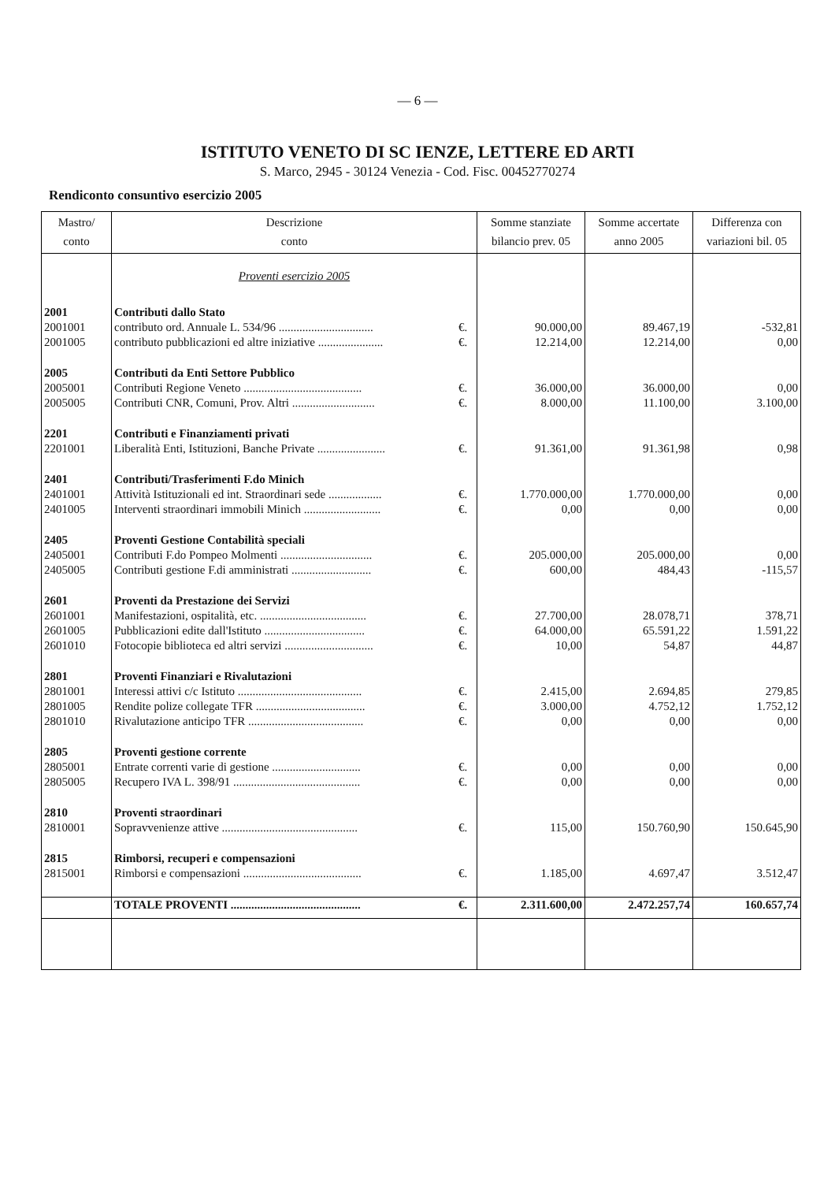— 6 —
ISTITUTO VENETO DI SC IENZE, LETTERE ED ARTI
S. Marco, 2945 - 30124 Venezia - Cod. Fisc. 00452770274
Rendiconto consuntivo esercizio 2005
| Mastro/ conto | Descrizione conto | | Somme stanziate bilancio prev. 05 | Somme accertate anno 2005 | Differenza con variazioni bil. 05 |
| --- | --- | --- | --- | --- | --- |
| | Proventi esercizio 2005 | | | | |
| 2001 | Contributi dallo Stato | | | | |
| 2001001 | contributo ord. Annuale L. 534/96 ................................ | €. | 90.000,00 | 89.467,19 | -532,81 |
| 2001005 | contributo pubblicazioni ed altre iniziative ...................... | €. | 12.214,00 | 12.214,00 | 0,00 |
| 2005 | Contributi da Enti Settore Pubblico | | | | |
| 2005001 | Contributi Regione Veneto ........................................ | €. | 36.000,00 | 36.000,00 | 0,00 |
| 2005005 | Contributi CNR, Comuni, Prov. Altri ............................ | €. | 8.000,00 | 11.100,00 | 3.100,00 |
| 2201 | Contributi e Finanziamenti privati | | | | |
| 2201001 | Liberalità Enti, Istituzioni, Banche Private ....................... | €. | 91.361,00 | 91.361,98 | 0,98 |
| 2401 | Contributi/Trasferimenti F.do Minich | | | | |
| 2401001 | Attività Istituzionali ed int. Straordinari sede .................. | €. | 1.770.000,00 | 1.770.000,00 | 0,00 |
| 2401005 | Interventi straordinari immobili Minich .......................... | €. | 0,00 | 0,00 | 0,00 |
| 2405 | Proventi Gestione Contabilità speciali | | | | |
| 2405001 | Contributi F.do Pompeo Molmenti ............................... | €. | 205.000,00 | 205.000,00 | 0,00 |
| 2405005 | Contributi gestione F.di amministrati ........................... | €. | 600,00 | 484,43 | -115,57 |
| 2601 | Proventi da Prestazione dei Servizi | | | | |
| 2601001 | Manifestazioni, ospitalità, etc. .................................... | €. | 27.700,00 | 28.078,71 | 378,71 |
| 2601005 | Pubblicazioni edite dall'Istituto .................................. | €. | 64.000,00 | 65.591,22 | 1.591,22 |
| 2601010 | Fotocopie biblioteca ed altri servizi .............................. | €. | 10,00 | 54,87 | 44,87 |
| 2801 | Proventi Finanziari e Rivalutazioni | | | | |
| 2801001 | Interessi attivi c/c Istituto .......................................... | €. | 2.415,00 | 2.694,85 | 279,85 |
| 2801005 | Rendite polize collegate TFR ..................................... | €. | 3.000,00 | 4.752,12 | 1.752,12 |
| 2801010 | Rivalutazione anticipo TFR ....................................... | €. | 0,00 | 0,00 | 0,00 |
| 2805 | Proventi gestione corrente | | | | |
| 2805001 | Entrate correnti varie di gestione .............................. | €. | 0,00 | 0,00 | 0,00 |
| 2805005 | Recupero IVA L. 398/91 ........................................... | €. | 0,00 | 0,00 | 0,00 |
| 2810 | Proventi straordinari | | | | |
| 2810001 | Sopravvenienze attive .............................................. | €. | 115,00 | 150.760,90 | 150.645,90 |
| 2815 | Rimborsi, recuperi e compensazioni | | | | |
| 2815001 | Rimborsi e compensazioni ........................................ | €. | 1.185,00 | 4.697,47 | 3.512,47 |
| | TOTALE PROVENTI ............................................ | €. | 2.311.600,00 | 2.472.257,74 | 160.657,74 |